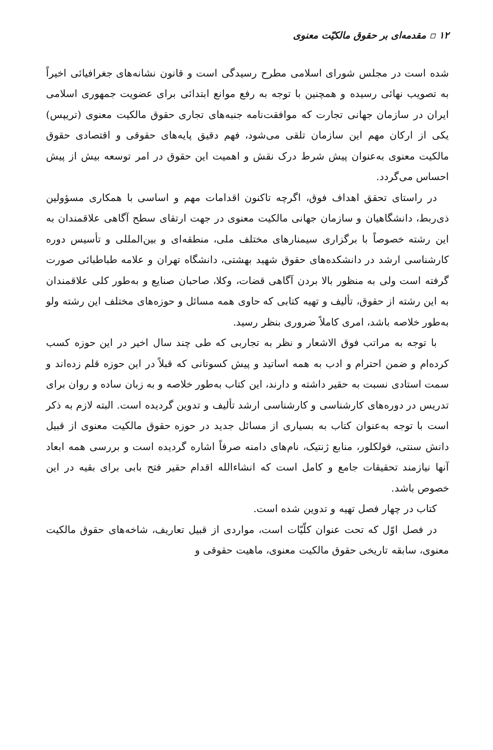۱۲ ▫ مقدمه‌ای بر حقوق مالکیّت معنوی
شده است در مجلس شورای اسلامی مطرح رسیدگی است و قانون نشانه‌های جغرافیائی اخیراً به تصویب نهائی رسیده و همچنین با توجه به رفع موانع ابتدائی برای عضویت جمهوری اسلامی ایران در سازمان جهانی تجارت که موافقت‌نامه جنبه‌های تجاری حقوق مالکیت معنوی (تریپس) یکی از ارکان مهم این سازمان تلقی می‌شود، فهم دقیق پایه‌های حقوقی و اقتصادی حقوق مالکیت معنوی به‌عنوان پیش شرط درک نقش و اهمیت این حقوق در امر توسعه بیش از پیش احساس می‌گردد.
در راستای تحقق اهداف فوق، اگرچه تاکنون اقدامات مهم و اساسی با همکاری مسؤولین ذی‌ربط، دانشگاهیان و سازمان جهانی مالکیت معنوی در جهت ارتقای سطح آگاهی علاقمندان به این رشته خصوصاً با برگزاری سیمنارهای مختلف ملی، منطقه‌ای و بین‌المللی و تأسیس دوره کارشناسی ارشد در دانشکده‌های حقوق شهید بهشتی، دانشگاه تهران و علامه طباطبائی صورت گرفته است ولی به منظور بالا بردن آگاهی قضات، وکلا، صاحبان صنایع و به‌طور کلی علاقمندان به این رشته از حقوق، تألیف و تهیه کتابی که حاوی همه مسائل و حوزه‌های مختلف این رشته ولو به‌طور خلاصه باشد، امری کاملاً ضروری بنظر رسید.
با توجه به مراتب فوق الاشعار و نظر به تجاربی که طی چند سال اخیر در این حوزه کسب کرده‌ام و ضمن احترام و ادب به همه اساتید و پیش کسوتانی که قبلاً در این حوزه قلم زده‌اند و سمت استادی نسبت به حقیر داشته و دارند، این کتاب به‌طور خلاصه و به زبان ساده و روان برای تدریس در دوره‌های کارشناسی و کارشناسی ارشد تألیف و تدوین گردیده است. البته لازم به ذکر است با توجه به‌عنوان کتاب به بسیاری از مسائل جدید در حوزه حقوق مالکیت معنوی از قبیل دانش سنتی، فولکلور، منابع ژنتیک، نام‌های دامنه صرفاً اشاره گردیده است و بررسی همه ابعاد آنها نیازمند تحقیقات جامع و کامل است که انشاءالله اقدام حقیر فتح بابی برای بقیه در این خصوص باشد.
کتاب در چهار فصل تهیه و تدوین شده است.
در فصل اوّل که تحت عنوان کلّیّات است، مواردی از قبیل تعاریف، شاخه‌های حقوق مالکیت معنوی، سابقه تاریخی حقوق مالکیت معنوی، ماهیت حقوقی و